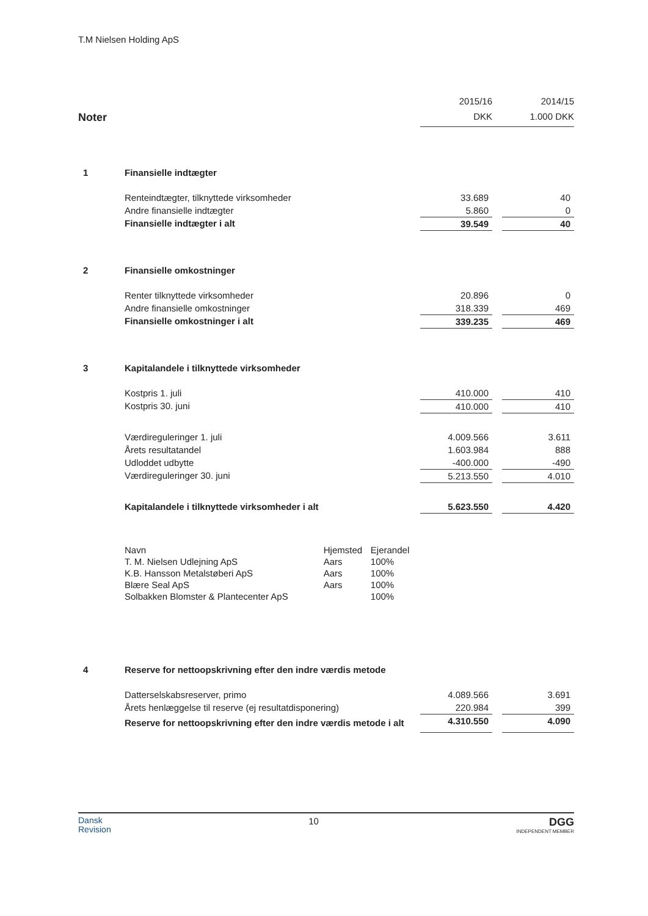T.M Nielsen Holding ApS
| | | 2015/16 | | 2014/15 |
| Noter | | DKK | | 1.000 DKK |
| 1 | Finansielle indtægter | | | |
| | Renteindtægter, tilknyttede virksomheder | 33.689 | | 40 |
| | Andre finansielle indtægter | 5.860 | | 0 |
| | Finansielle indtægter i alt | 39.549 | | 40 |
| 2 | Finansielle omkostninger | | | |
| | Renter tilknyttede virksomheder | 20.896 | | 0 |
| | Andre finansielle omkostninger | 318.339 | | 469 |
| | Finansielle omkostninger i alt | 339.235 | | 469 |
| 3 | Kapitalandele i tilknyttede virksomheder | | | |
| | Kostpris 1. juli | 410.000 | | 410 |
| | Kostpris 30. juni | 410.000 | | 410 |
| | Værdireguleringer 1. juli | 4.009.566 | | 3.611 |
| | Årets resultatandel | 1.603.984 | | 888 |
| | Udloddet udbytte | -400.000 | | -490 |
| | Værdireguleringer 30. juni | 5.213.550 | | 4.010 |
| | Kapitalandele i tilknyttede virksomheder i alt | 5.623.550 | | 4.420 |
| Navn | Hjemsted | Ejerandel |
| T. M. Nielsen Udlejning ApS | Aars | 100% |
| K.B. Hansson Metalstøberi ApS | Aars | 100% |
| Blære Seal ApS | Aars | 100% |
| Solbakken Blomster & Plantecenter ApS | | 100% |
| 4 | Reserve for nettoopskrivning efter den indre værdis metode | | | |
| | Datterselskabsreserver, primo | 4.089.566 | | 3.691 |
| | Årets henlæggelse til reserve (ej resultatdisponering) | 220.984 | | 399 |
| | Reserve for nettoopskrivning efter den indre værdis metode i alt | 4.310.550 | | 4.090 |
Dansk
Revision
10
DGG
INDEPENDENT MEMBER